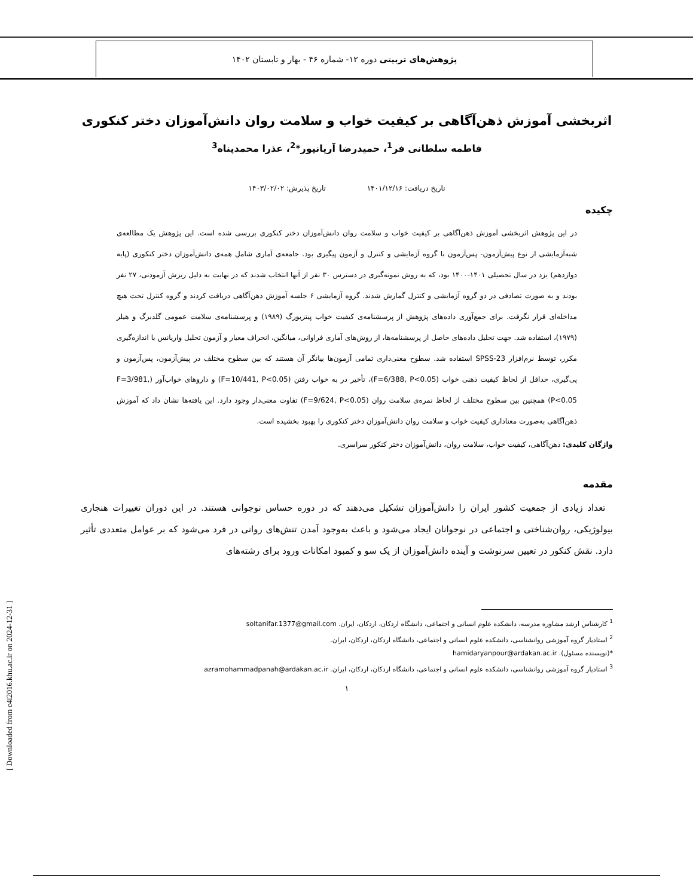پژوهش‌های تربیتی دوره ۱۲- شماره ۴۶ - بهار و تابستان ۱۴۰۲
اثربخشی آموزش ذهن‌آگاهی بر کیفیت خواب و سلامت روان دانش‌آموزان دختر کنکوری
فاطمه سلطانی فر<sup>1</sup>، حمیدرضا آریانپور*<sup>2</sup>، عذرا محمدپناه<sup>3</sup>
تاریخ دریافت: ۱۴۰۱/۱۲/۱۶ تاریخ پذیرش: ۱۴۰۳/۰۲/۰۲
چکیده
در این پژوهش اثربخشی آموزش ذهن‌آگاهی بر کیفیت خواب و سلامت روان دانش‌آموزان دختر کنکوری بررسی شده است. این پژوهش یک مطالعه‌ی شبه‌آزمایشی از نوع پیش‌آزمون- پس‌آزمون با گروه آزمایشی و کنترل و آزمون پیگیری بود. جامعه‌ی آماری شامل همه‌ی دانش‌آموزان دختر کنکوری (پایه دوازدهم) یزد در سال تحصیلی ۱۴۰۱-۱۴۰۰ بود، که به روش نمونه‌گیری در دسترس ۳۰ نفر از آنها انتخاب شدند که در نهایت به دلیل ریزش آزمودنی، ۲۷ نفر بودند و به صورت تصادفی در دو گروه آزمایشی و کنترل گمارش شدند. گروه آزمایشی ۶ جلسه آموزش ذهن‌آگاهی دریافت کردند و گروه کنترل تحت هیچ مداخله‌ای قرار نگرفت. برای جمع‌آوری داده‌های پژوهش از پرسشنامه‌ی کیفیت خواب پیتزبورگ (۱۹۸۹) و پرسشنامه‌ی سلامت عمومی گلدبرگ و هیلر (۱۹۷۹)، استفاده شد. جهت تحلیل داده‌های حاصل از پرسشنامه‌ها، از روش‌های آماری فراوانی، میانگین، انحراف معیار و آزمون تحلیل واریانس با اندازه‌گیری مکرر، توسط نرم‌افزار SPSS-23 استفاده شد. سطوح معنی‌داری تمامی آزمون‌ها بیانگر آن هستند که بین سطوح مختلف در پیش‌آزمون، پس‌آزمون و پی‌گیری، حداقل از لحاظ کیفیت ذهنی خواب (F=6/388, P<0.05)، تأخیر در به خواب رفتن (F=10/441, P<0.05) و داروهای خواب‌آور (F=3/981, P<0.05) همچنین بین سطوح مختلف از لحاظ نمره‌ی سلامت روان (F=9/624, P<0.05) تفاوت معنی‌دار وجود دارد. این یافته‌ها نشان داد که آموزش ذهن‌آگاهی به‌صورت معناداری کیفیت خواب و سلامت روان دانش‌آموزان دختر کنکوری را بهبود بخشیده است.
واژگان کلیدی: ذهن‌آگاهی، کیفیت خواب، سلامت روان، دانش‌آموزان دختر کنکور سراسری.
مقدمه
تعداد زیادی از جمعیت کشور ایران را دانش‌آموزان تشکیل می‌دهند که در دوره حساس نوجوانی هستند. در این دوران تغییرات هنجاری بیولوژیکی، روان‌شناختی و اجتماعی در نوجوانان ایجاد می‌شود و باعث به‌وجود آمدن تنش‌های روانی در فرد می‌شود که بر عوامل متعددی تأثیر دارد. نقش کنکور در تعیین سرنوشت و آینده دانش‌آموزان از یک سو و کمبود امکانات ورود برای رشته‌های
<sup>1</sup> کارشناس ارشد مشاوره مدرسه، دانشکده علوم انسانی و اجتماعی، دانشگاه اردکان، اردکان، ایران. soltanifar.1377@gmail.com
<sup>2</sup> استادیار گروه آموزشی روانشناسی، دانشکده علوم انسانی و اجتماعی، دانشگاه اردکان، اردکان، ایران.
*(نویسنده مسئول). hamidaryanpour@ardakan.ac.ir
<sup>3</sup> استادیار گروه آموزشی روانشناسی، دانشکده علوم انسانی و اجتماعی، دانشگاه اردکان، اردکان، ایران. azramohammadpanah@ardakan.ac.ir
۱
[ Downloaded from c4i2016.khu.ac.ir on 2024-12-31 ]